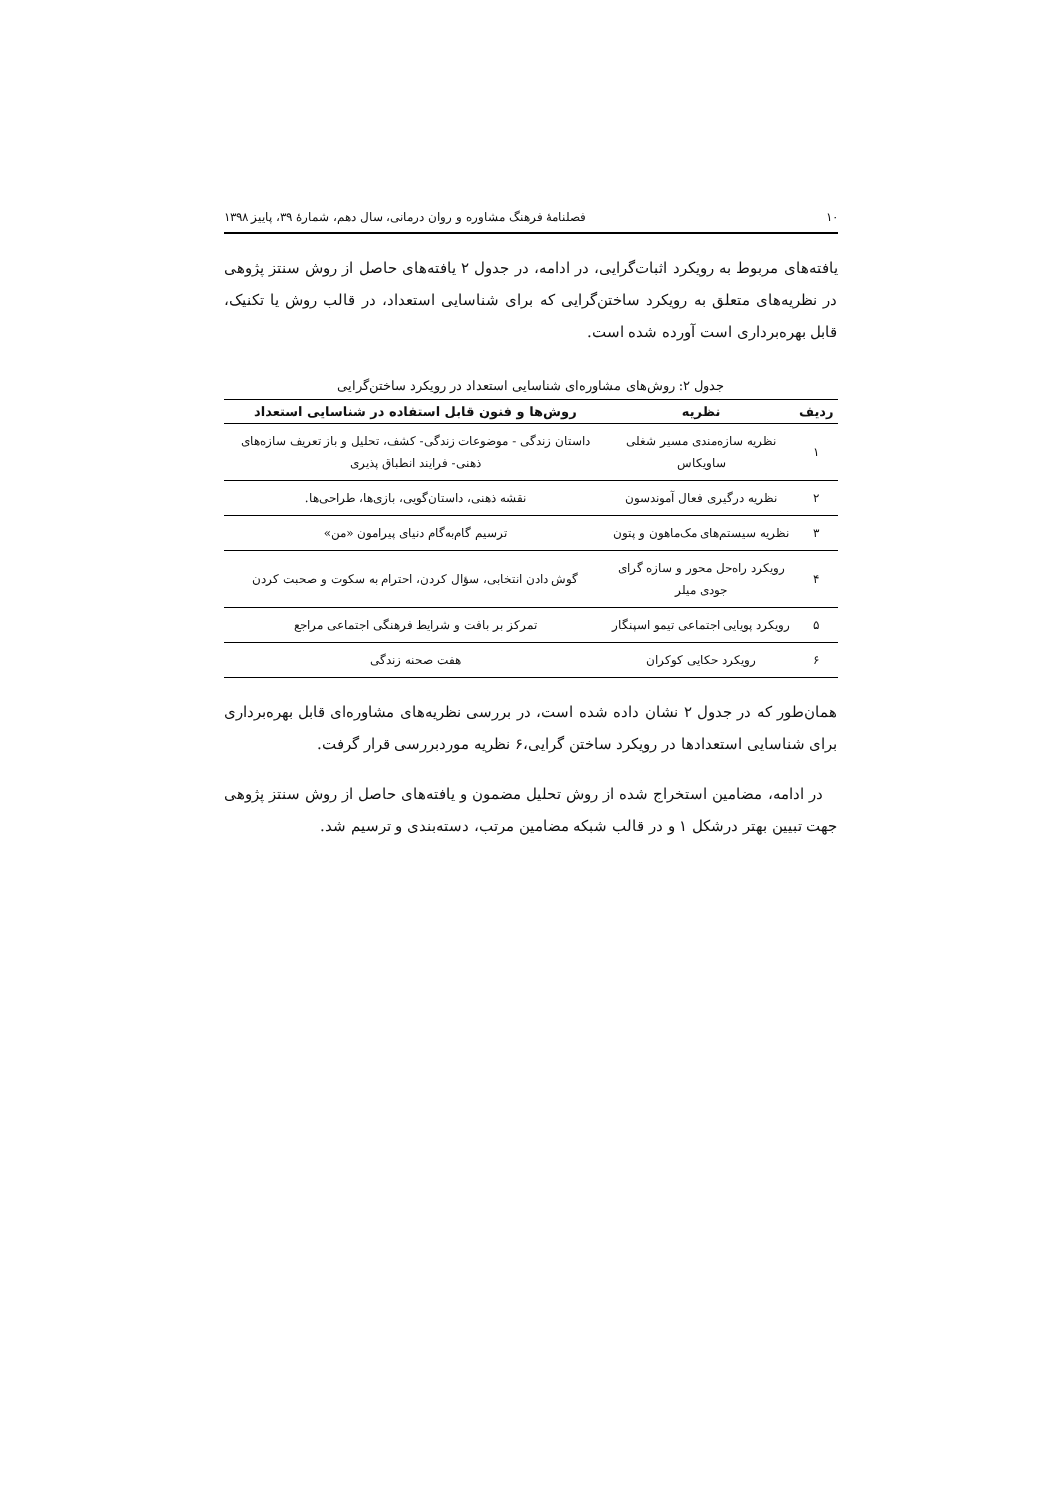۱۰ فصلنامهٔ فرهنگ مشاوره و روان درمانی، سال دهم، شمارهٔ ۳۹، پاییز ۱۳۹۸
یافته‌های مربوط به رویکرد اثبات‌گرایی، در ادامه، در جدول ۲ یافته‌های حاصل از روش سنتز پژوهی در نظریه‌های متعلق به رویکرد ساختن‌گرایی که برای شناسایی استعداد، در قالب روش یا تکنیک، قابل بهره‌برداری است آورده شده است.
جدول ۲: روش‌های مشاوره‌ای شناسایی استعداد در رویکرد ساختن‌گرایی
| ردیف | نظریه | روش‌ها و فنون قابل استفاده در شناسایی استعداد |
| --- | --- | --- |
| ۱ | نظریه سازه‌مندی مسیر شغلی ساویکاس | داستان زندگی - موضوعات زندگی- کشف، تحلیل و باز تعریف سازه‌های ذهنی- فرایند انطباق پذیری |
| ۲ | نظریه درگیری فعال آموندسون | نقشه ذهنی، داستان‌گویی، بازی‌ها، طراحی‌ها. |
| ۳ | نظریه سیستم‌های مک‌ماهون و پتون | ترسیم گام‌به‌گام دنیای پیرامون «من» |
| ۴ | رویکرد راه‌حل محور و سازه گرای جودی میلر | گوش دادن انتخابی، سؤال کردن، احترام به سکوت و صحبت کردن |
| ۵ | رویکرد پویایی اجتماعی تیمو اسپنگار | تمرکز بر بافت و شرایط فرهنگی اجتماعی مراجع |
| ۶ | رویکرد حکایی کوکران | هفت صحنه زندگی |
همان‌طور که در جدول ۲ نشان داده شده است، در بررسی نظریه‌های مشاوره‌ای قابل بهره‌برداری برای شناسایی استعدادها در رویکرد ساختن گرایی،۶ نظریه موردبررسی قرار گرفت.
در ادامه، مضامین استخراج شده از روش تحلیل مضمون و یافته‌های حاصل از روش سنتز پژوهی جهت تبیین بهتر درشکل ۱ و در قالب شبکه مضامین مرتب، دسته‌بندی و ترسیم شد.